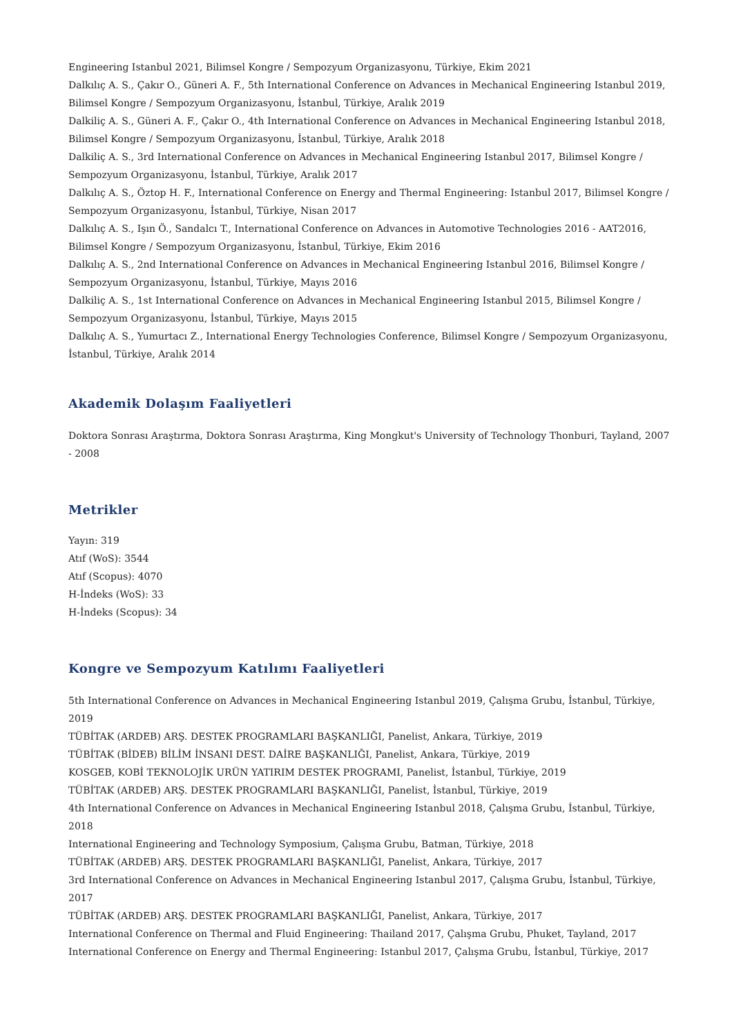Engineering Istanbul 2021, Bilimsel Kongre / Sempozyum Organizasyonu, Türkiye, Ekim 2021
Dalkılıç A. S., Çakır O., Güneri A. F., 5th International Conference on Advances in Mechanical Engineering Istanbul 2019, Bilimsel Kongre / Sempozyum Organizasyonu, İstanbul, Türkiye, Aralık 2019
Dalkiliç A. S., Güneri A. F., Çakır O., 4th International Conference on Advances in Mechanical Engineering Istanbul 2018, Bilimsel Kongre / Sempozyum Organizasyonu, İstanbul, Türkiye, Aralık 2018
Dalkiliç A. S., 3rd International Conference on Advances in Mechanical Engineering Istanbul 2017, Bilimsel Kongre / Sempozyum Organizasyonu, İstanbul, Türkiye, Aralık 2017
Dalkılıç A. S., Öztop H. F., International Conference on Energy and Thermal Engineering: Istanbul 2017, Bilimsel Kongre / Sempozyum Organizasyonu, İstanbul, Türkiye, Nisan 2017
Dalkılıç A. S., Işın Ö., Sandalcı T., International Conference on Advances in Automotive Technologies 2016 - AAT2016, Bilimsel Kongre / Sempozyum Organizasyonu, İstanbul, Türkiye, Ekim 2016
Dalkılıç A. S., 2nd International Conference on Advances in Mechanical Engineering Istanbul 2016, Bilimsel Kongre / Sempozyum Organizasyonu, İstanbul, Türkiye, Mayıs 2016
Dalkiliç A. S., 1st International Conference on Advances in Mechanical Engineering Istanbul 2015, Bilimsel Kongre / Sempozyum Organizasyonu, İstanbul, Türkiye, Mayıs 2015
Dalkılıç A. S., Yumurtacı Z., International Energy Technologies Conference, Bilimsel Kongre / Sempozyum Organizasyonu, İstanbul, Türkiye, Aralık 2014
Akademik Dolaşım Faaliyetleri
Doktora Sonrası Araştırma, Doktora Sonrası Araştırma, King Mongkut's University of Technology Thonburi, Tayland, 2007 - 2008
Metrikler
Yayın: 319
Atıf (WoS): 3544
Atıf (Scopus): 4070
H-İndeks (WoS): 33
H-İndeks (Scopus): 34
Kongre ve Sempozyum Katılımı Faaliyetleri
5th International Conference on Advances in Mechanical Engineering Istanbul 2019, Çalışma Grubu, İstanbul, Türkiye, 2019
TÜBİTAK (ARDEB) ARŞ. DESTEK PROGRAMLARI BAŞKANLIĞI, Panelist, Ankara, Türkiye, 2019
TÜBİTAK (BİDEB) BİLİM İNSANI DEST. DAİRE BAŞKANLIĞI, Panelist, Ankara, Türkiye, 2019
KOSGEB, KOBİ TEKNOLOJİK URÜN YATIRIM DESTEK PROGRAMI, Panelist, İstanbul, Türkiye, 2019
TÜBİTAK (ARDEB) ARŞ. DESTEK PROGRAMLARI BAŞKANLIĞI, Panelist, İstanbul, Türkiye, 2019
4th International Conference on Advances in Mechanical Engineering Istanbul 2018, Çalışma Grubu, İstanbul, Türkiye, 2018
International Engineering and Technology Symposium, Çalışma Grubu, Batman, Türkiye, 2018
TÜBİTAK (ARDEB) ARŞ. DESTEK PROGRAMLARI BAŞKANLIĞI, Panelist, Ankara, Türkiye, 2017
3rd International Conference on Advances in Mechanical Engineering Istanbul 2017, Çalışma Grubu, İstanbul, Türkiye, 2017
TÜBİTAK (ARDEB) ARŞ. DESTEK PROGRAMLARI BAŞKANLIĞI, Panelist, Ankara, Türkiye, 2017
International Conference on Thermal and Fluid Engineering: Thailand 2017, Çalışma Grubu, Phuket, Tayland, 2017
International Conference on Energy and Thermal Engineering: Istanbul 2017, Çalışma Grubu, İstanbul, Türkiye, 2017